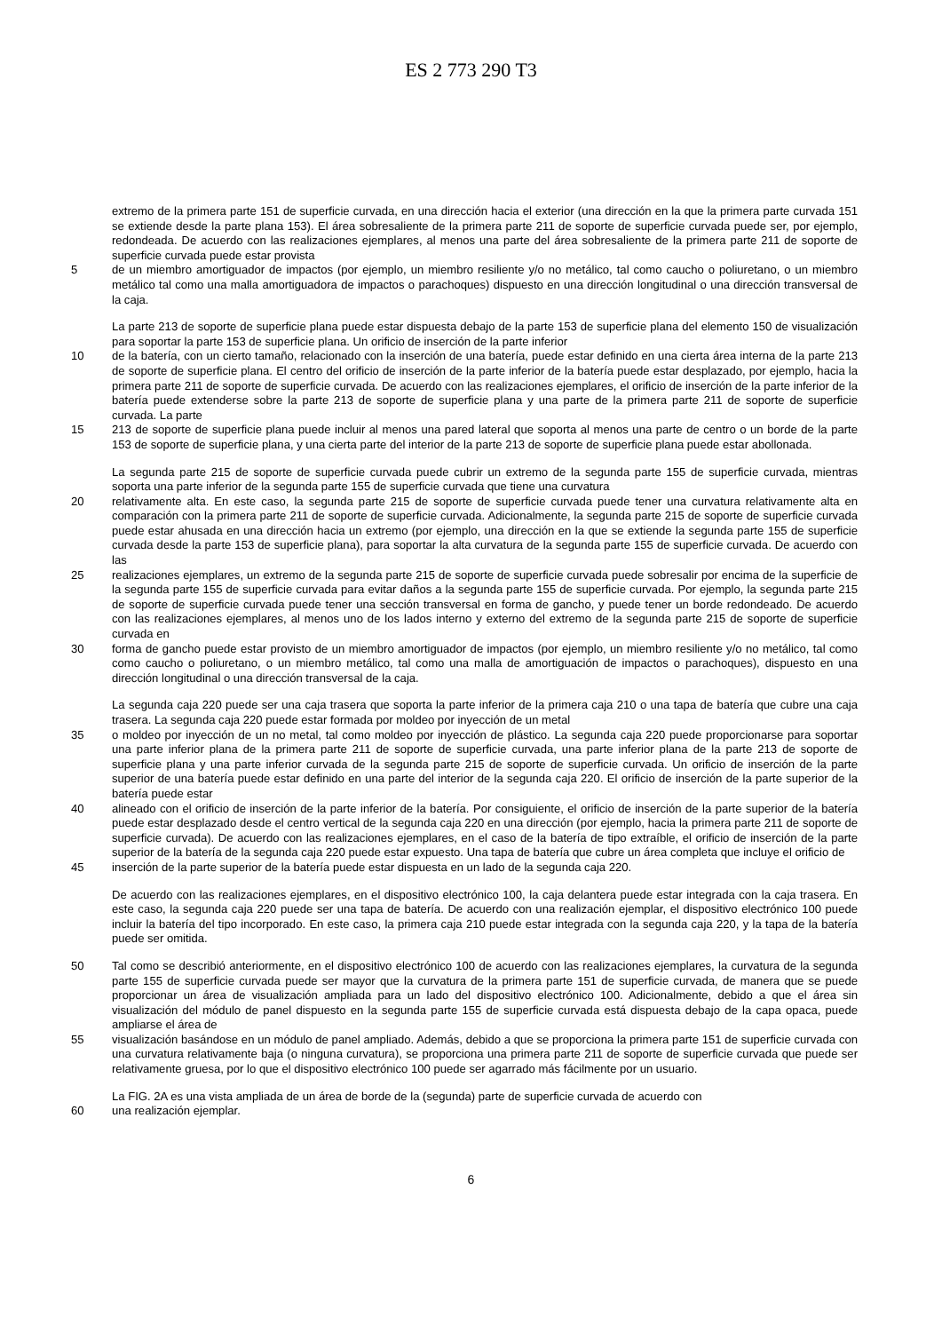ES 2 773 290 T3
extremo de la primera parte 151 de superficie curvada, en una dirección hacia el exterior (una dirección en la que la primera parte curvada 151 se extiende desde la parte plana 153). El área sobresaliente de la primera parte 211 de soporte de superficie curvada puede ser, por ejemplo, redondeada. De acuerdo con las realizaciones ejemplares, al menos una parte del área sobresaliente de la primera parte 211 de soporte de superficie curvada puede estar provista
5 de un miembro amortiguador de impactos (por ejemplo, un miembro resiliente y/o no metálico, tal como caucho o poliuretano, o un miembro metálico tal como una malla amortiguadora de impactos o parachoques) dispuesto en una dirección longitudinal o una dirección transversal de la caja.
La parte 213 de soporte de superficie plana puede estar dispuesta debajo de la parte 153 de superficie plana del elemento 150 de visualización para soportar la parte 153 de superficie plana. Un orificio de inserción de la parte inferior
10 de la batería, con un cierto tamaño, relacionado con la inserción de una batería, puede estar definido en una cierta área interna de la parte 213 de soporte de superficie plana. El centro del orificio de inserción de la parte inferior de la batería puede estar desplazado, por ejemplo, hacia la primera parte 211 de soporte de superficie curvada. De acuerdo con las realizaciones ejemplares, el orificio de inserción de la parte inferior de la batería puede extenderse sobre la parte 213 de soporte de superficie plana y una parte de la primera parte 211 de soporte de superficie curvada. La parte
15 213 de soporte de superficie plana puede incluir al menos una pared lateral que soporta al menos una parte de centro o un borde de la parte 153 de soporte de superficie plana, y una cierta parte del interior de la parte 213 de soporte de superficie plana puede estar abollonada.
La segunda parte 215 de soporte de superficie curvada puede cubrir un extremo de la segunda parte 155 de superficie curvada, mientras soporta una parte inferior de la segunda parte 155 de superficie curvada que tiene una curvatura
20 relativamente alta. En este caso, la segunda parte 215 de soporte de superficie curvada puede tener una curvatura relativamente alta en comparación con la primera parte 211 de soporte de superficie curvada. Adicionalmente, la segunda parte 215 de soporte de superficie curvada puede estar ahusada en una dirección hacia un extremo (por ejemplo, una dirección en la que se extiende la segunda parte 155 de superficie curvada desde la parte 153 de superficie plana), para soportar la alta curvatura de la segunda parte 155 de superficie curvada. De acuerdo con las
25 realizaciones ejemplares, un extremo de la segunda parte 215 de soporte de superficie curvada puede sobresalir por encima de la superficie de la segunda parte 155 de superficie curvada para evitar daños a la segunda parte 155 de superficie curvada. Por ejemplo, la segunda parte 215 de soporte de superficie curvada puede tener una sección transversal en forma de gancho, y puede tener un borde redondeado. De acuerdo con las realizaciones ejemplares, al menos uno de los lados interno y externo del extremo de la segunda parte 215 de soporte de superficie curvada en
30 forma de gancho puede estar provisto de un miembro amortiguador de impactos (por ejemplo, un miembro resiliente y/o no metálico, tal como como caucho o poliuretano, o un miembro metálico, tal como una malla de amortiguación de impactos o parachoques), dispuesto en una dirección longitudinal o una dirección transversal de la caja.
La segunda caja 220 puede ser una caja trasera que soporta la parte inferior de la primera caja 210 o una tapa de batería que cubre una caja trasera. La segunda caja 220 puede estar formada por moldeo por inyección de un metal
35 o moldeo por inyección de un no metal, tal como moldeo por inyección de plástico. La segunda caja 220 puede proporcionarse para soportar una parte inferior plana de la primera parte 211 de soporte de superficie curvada, una parte inferior plana de la parte 213 de soporte de superficie plana y una parte inferior curvada de la segunda parte 215 de soporte de superficie curvada. Un orificio de inserción de la parte superior de una batería puede estar definido en una parte del interior de la segunda caja 220. El orificio de inserción de la parte superior de la batería puede estar
40 alineado con el orificio de inserción de la parte inferior de la batería. Por consiguiente, el orificio de inserción de la parte superior de la batería puede estar desplazado desde el centro vertical de la segunda caja 220 en una dirección (por ejemplo, hacia la primera parte 211 de soporte de superficie curvada). De acuerdo con las realizaciones ejemplares, en el caso de la batería de tipo extraíble, el orificio de inserción de la parte superior de la batería de la segunda caja 220 puede estar expuesto. Una tapa de batería que cubre un área completa que incluye el orificio de
45 inserción de la parte superior de la batería puede estar dispuesta en un lado de la segunda caja 220.
De acuerdo con las realizaciones ejemplares, en el dispositivo electrónico 100, la caja delantera puede estar integrada con la caja trasera. En este caso, la segunda caja 220 puede ser una tapa de batería. De acuerdo con una realización ejemplar, el dispositivo electrónico 100 puede incluir la batería del tipo incorporado. En este caso, la primera caja 210 puede estar integrada con la segunda caja 220, y la tapa de la batería puede ser omitida.
50 Tal como se describió anteriormente, en el dispositivo electrónico 100 de acuerdo con las realizaciones ejemplares, la curvatura de la segunda parte 155 de superficie curvada puede ser mayor que la curvatura de la primera parte 151 de superficie curvada, de manera que se puede proporcionar un área de visualización ampliada para un lado del dispositivo electrónico 100. Adicionalmente, debido a que el área sin visualización del módulo de panel dispuesto en la segunda parte 155 de superficie curvada está dispuesta debajo de la capa opaca, puede ampliarse el área de
55 visualización basándose en un módulo de panel ampliado. Además, debido a que se proporciona la primera parte 151 de superficie curvada con una curvatura relativamente baja (o ninguna curvatura), se proporciona una primera parte 211 de soporte de superficie curvada que puede ser relativamente gruesa, por lo que el dispositivo electrónico 100 puede ser agarrado más fácilmente por un usuario.
La FIG. 2A es una vista ampliada de un área de borde de la (segunda) parte de superficie curvada de acuerdo con
60 una realización ejemplar.
6